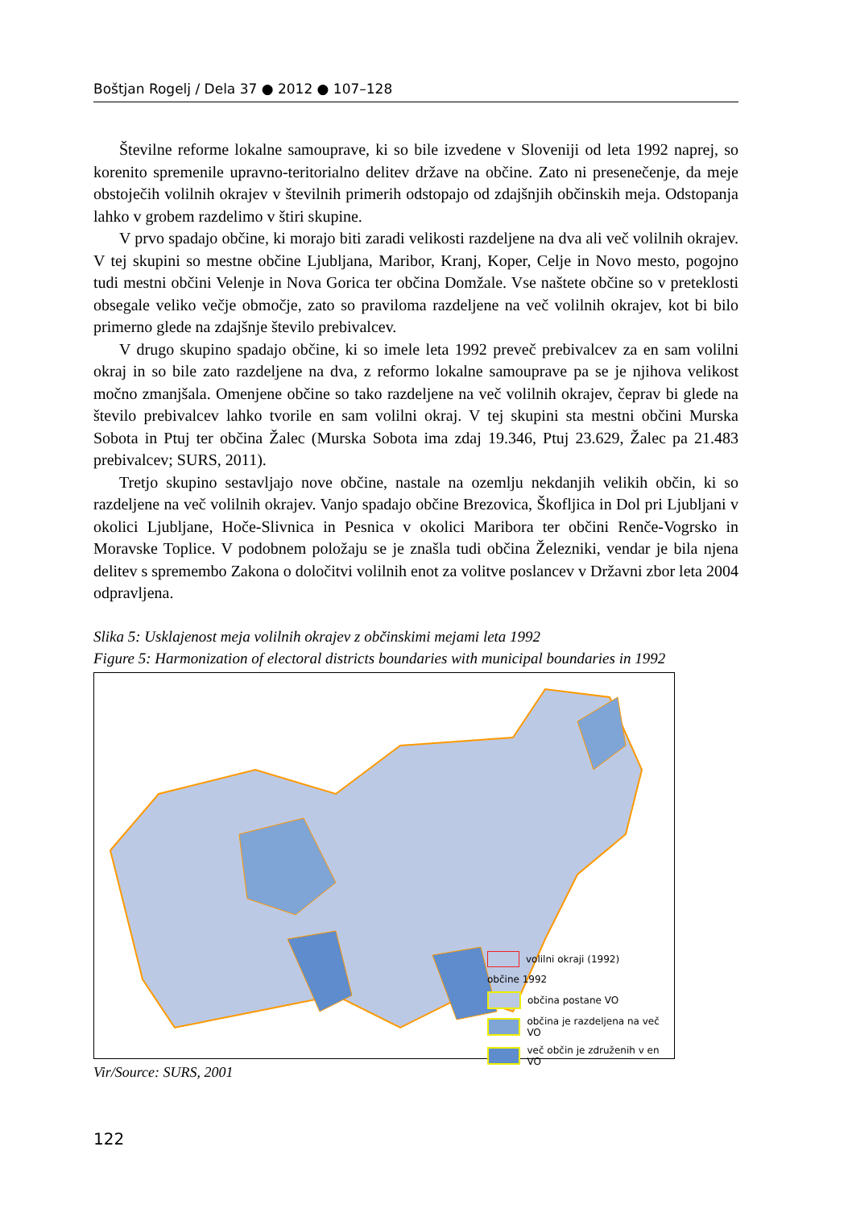Boštjan Rogelj / Dela 37 ● 2012 ● 107–128
Številne reforme lokalne samouprave, ki so bile izvedene v Sloveniji od leta 1992 naprej, so korenito spremenile upravno-teritorialno delitev države na občine. Zato ni presenečenje, da meje obstoječih volilnih okrajev v številnih primerih odstopajo od zdajšnjih občinskih meja. Odstopanja lahko v grobem razdelimo v štiri skupine.
V prvo spadajo občine, ki morajo biti zaradi velikosti razdeljene na dva ali več volilnih okrajev. V tej skupini so mestne občine Ljubljana, Maribor, Kranj, Koper, Celje in Novo mesto, pogojno tudi mestni občini Velenje in Nova Gorica ter občina Domžale. Vse naštete občine so v preteklosti obsegale veliko večje območje, zato so praviloma razdeljene na več volilnih okrajev, kot bi bilo primerno glede na zdajšnje število prebivalcev.
V drugo skupino spadajo občine, ki so imele leta 1992 preveč prebivalcev za en sam volilni okraj in so bile zato razdeljene na dva, z reformo lokalne samouprave pa se je njihova velikost močno zmanjšala. Omenjene občine so tako razdeljene na več volilnih okrajev, čeprav bi glede na število prebivalcev lahko tvorile en sam volilni okraj. V tej skupini sta mestni občini Murska Sobota in Ptuj ter občina Žalec (Murska Sobota ima zdaj 19.346, Ptuj 23.629, Žalec pa 21.483 prebivalcev; SURS, 2011).
Tretjo skupino sestavljajo nove občine, nastale na ozemlju nekdanjih velikih občin, ki so razdeljene na več volilnih okrajev. Vanjo spadajo občine Brezovica, Škofljica in Dol pri Ljubljani v okolici Ljubljane, Hoče-Slivnica in Pesnica v okolici Maribora ter občini Renče-Vogrsko in Moravske Toplice. V podobnem položaju se je znašla tudi občina Železniki, vendar je bila njena delitev s spremembo Zakona o določitvi volilnih enot za volitve poslancev v Državni zbor leta 2004 odpravljena.
Slika 5: Usklajenost meja volilnih okrajev z občinskimi mejami leta 1992
Figure 5: Harmonization of electoral districts boundaries with municipal boundaries in 1992
volilni okraji (1992)
občine 1992
občina postane VO
občina je razdeljena na več VO
več občin je združenih v en VO
Vir/Source: SURS, 2001
122